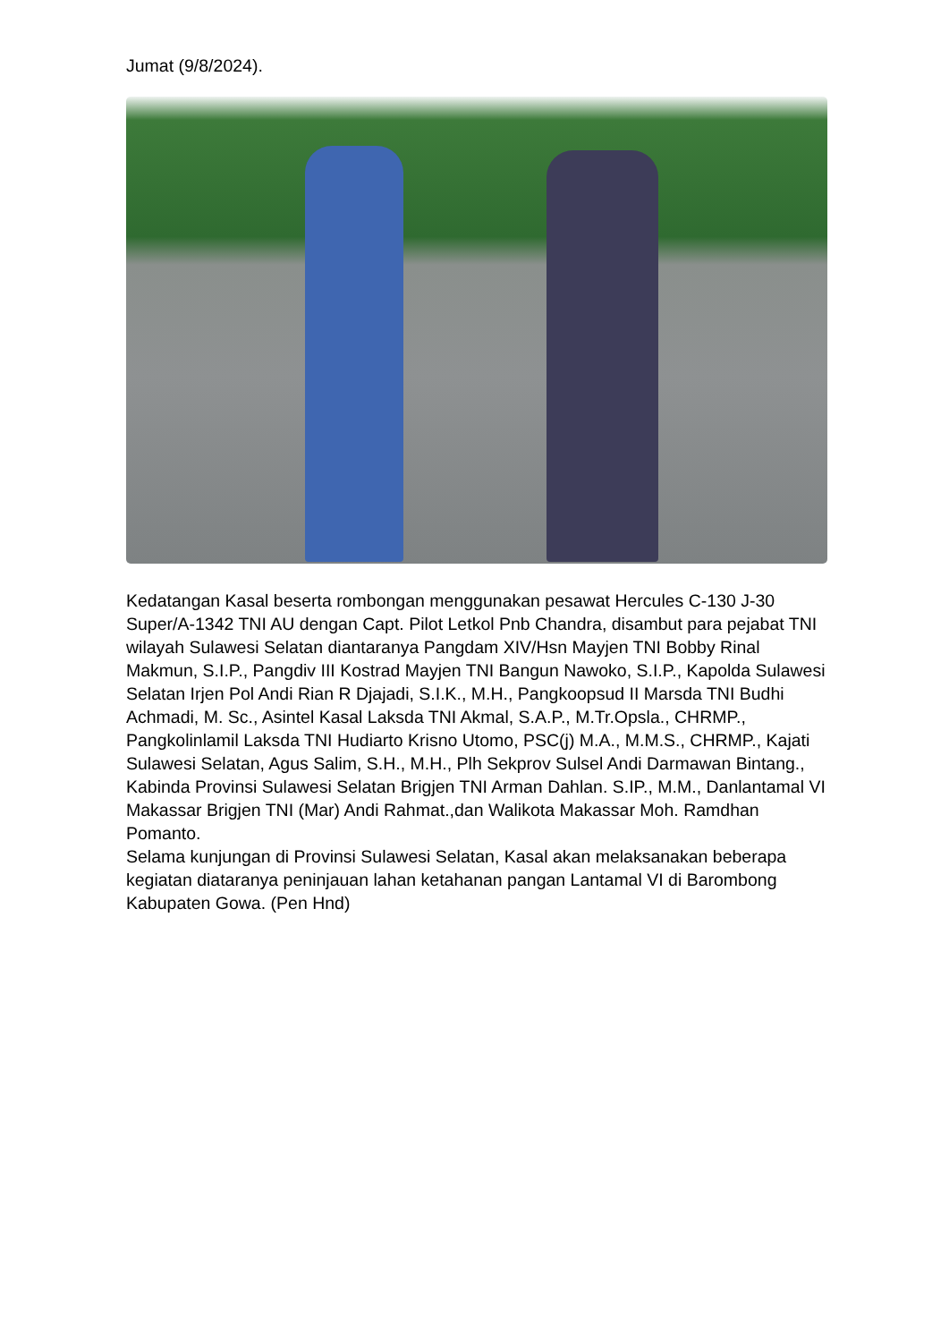Jumat (9/8/2024).
Kedatangan Kasal beserta rombongan menggunakan pesawat Hercules C-130 J-30 Super/A-1342 TNI AU dengan Capt. Pilot Letkol Pnb Chandra, disambut para pejabat TNI wilayah Sulawesi Selatan diantaranya Pangdam XIV/Hsn Mayjen TNI Bobby Rinal Makmun, S.I.P., Pangdiv III Kostrad Mayjen TNI Bangun Nawoko, S.I.P., Kapolda Sulawesi Selatan Irjen Pol Andi Rian R Djajadi, S.I.K., M.H., Pangkoopsud II Marsda TNI Budhi Achmadi, M. Sc., Asintel Kasal Laksda TNI Akmal, S.A.P., M.Tr.Opsla., CHRMP., Pangkolinlamil Laksda TNI Hudiarto Krisno Utomo, PSC(j) M.A., M.M.S., CHRMP., Kajati Sulawesi Selatan, Agus Salim, S.H., M.H., Plh Sekprov Sulsel Andi Darmawan Bintang., Kabinda Provinsi Sulawesi Selatan Brigjen TNI Arman Dahlan. S.IP., M.M., Danlantamal VI Makassar Brigjen TNI (Mar) Andi Rahmat.,dan Walikota Makassar Moh. Ramdhan Pomanto.
Selama kunjungan di Provinsi Sulawesi Selatan, Kasal akan melaksanakan beberapa kegiatan diataranya peninjauan lahan ketahanan pangan Lantamal VI di Barombong Kabupaten Gowa. (Pen Hnd)